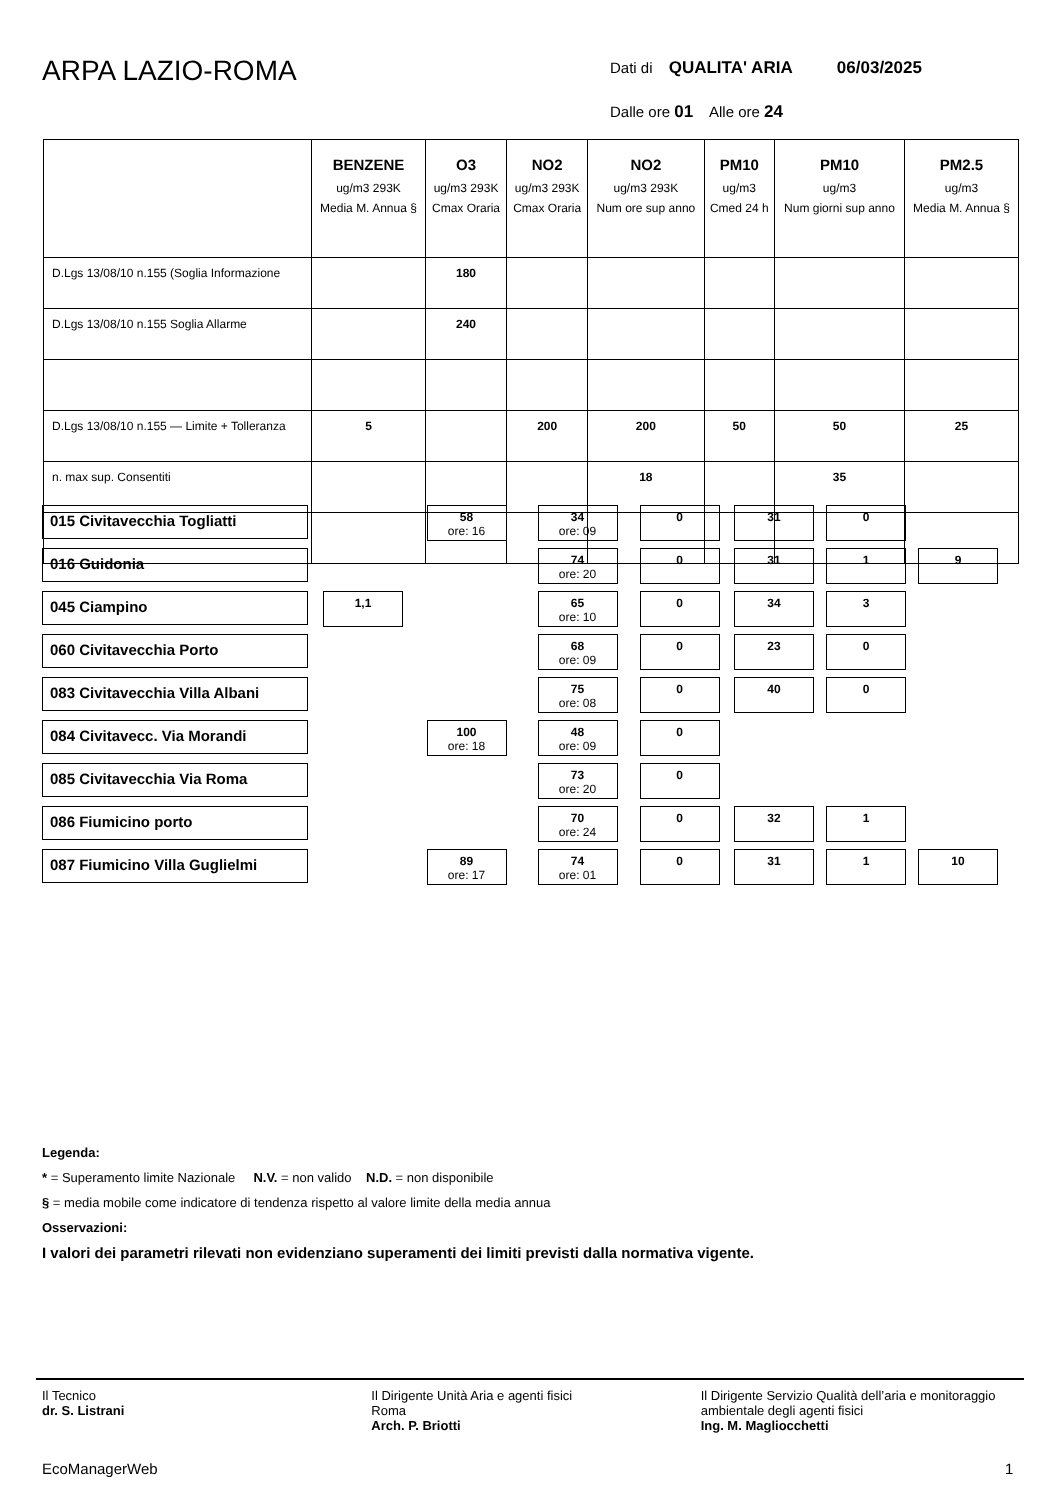ARPA LAZIO-ROMA
Dati di QUALITA' ARIA 06/03/2025
Dalle ore 01 Alle ore 24
| | BENZENE ug/m3 293K Media M. Annua § | O3 ug/m3 293K Cmax Oraria | NO2 ug/m3 293K Cmax Oraria | NO2 ug/m3 293K Num ore sup anno | PM10 ug/m3 Cmed 24 h | PM10 ug/m3 Num giorni sup anno | PM2.5 ug/m3 Media M. Annua § |
| --- | --- | --- | --- | --- | --- | --- | --- |
| D.Lgs 13/08/10 n.155 (Soglia Informazione | | 180 | | | | | |
| D.Lgs 13/08/10 n.155 Soglia Allarme | | 240 | | | | | |
| D.Lgs 13/08/10 n.155 — Limite + Tolleranza | 5 | | 200 | 200 | 50 | 50 | 25 |
| n. max sup. Consentiti | | | | 18 | | 35 | |
| 015 Civitavecchia Togliatti | | 58 ore: 16 | 34 ore: 09 | 0 | 31 | 0 | |
| 016 Guidonia | | | 74 ore: 20 | 0 | 31 | 1 | 9 |
| 045 Ciampino | 1,1 | | 65 ore: 10 | 0 | 34 | 3 | |
| 060 Civitavecchia Porto | | | 68 ore: 09 | 0 | 23 | 0 | |
| 083 Civitavecchia Villa Albani | | | 75 ore: 08 | 0 | 40 | 0 | |
| 084 Civitavecc. Via Morandi | | 100 ore: 18 | 48 ore: 09 | 0 | | | |
| 085 Civitavecchia Via Roma | | | 73 ore: 20 | 0 | | | |
| 086 Fiumicino porto | | | 70 ore: 24 | 0 | 32 | 1 | |
| 087 Fiumicino Villa Guglielmi | | 89 ore: 17 | 74 ore: 01 | 0 | 31 | 1 | 10 |
Legenda:
* = Superamento limite Nazionale N.V. = non valido N.D. = non disponibile
§ = media mobile come indicatore di tendenza rispetto al valore limite della media annua
Osservazioni:
I valori dei parametri rilevati non evidenziano superamenti dei limiti previsti dalla normativa vigente.
Il Tecnico
dr. S. Listrani
Il Dirigente Unità Aria e agenti fisici
Roma
Arch. P. Briotti
Il Dirigente Servizio Qualità dell’aria e monitoraggio ambientale degli agenti fisici
Ing. M. Magliocchetti
EcoManagerWeb 1